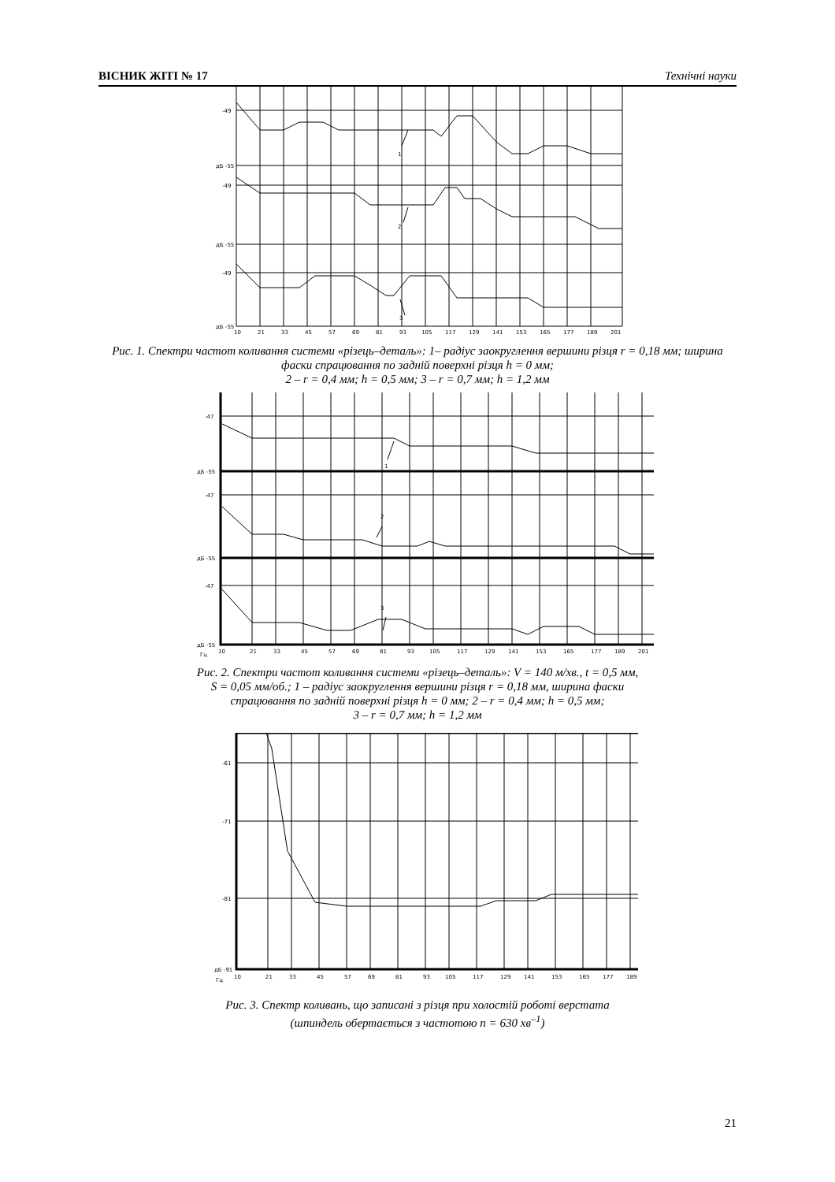ВІСНИК ЖІТІ № 17 Технічні науки
-49
дБ -55
-49
дБ -55
-49
дБ -55
1
2
3
10
21
33
45
57
69
81
93
105
117
129
141
153
165
177
189
201
Рис. 1. Спектри частот коливання системи «різець–деталь»: 1– радіус заокруглення вершини різця r = 0,18 мм; ширина фаски спрацювання по задній поверхні різця h = 0 мм;
2 – r = 0,4 мм; h = 0,5 мм; 3 – r = 0,7 мм; h = 1,2 мм
-47
дБ -55
-47
дБ -55
-47
дБ -55
1
2
3
Гц
10
21
33
45
57
69
81
93
105
117
129
141
153
165
177
189
201
Рис. 2. Спектри частот коливання системи «різець–деталь»: V = 140 м/хв., t = 0,5 мм,
S = 0,05 мм/об.; 1 – радіус заокруглення вершини різця r = 0,18 мм, ширина фаски
спрацювання по задній поверхні різця h = 0 мм; 2 – r = 0,4 мм; h = 0,5 мм;
3 – r = 0,7 мм; h = 1,2 мм
-61
-71
-81
дБ -91
Гц
10
21
33
45
57
69
81
93
105
117
129
141
153
165
177
189
Рис. 3. Спектр коливань, що записані з різця при холостій роботі верстата
(шпиндель обертається з частотою n = 630 хв<sup>–1</sup>)
21